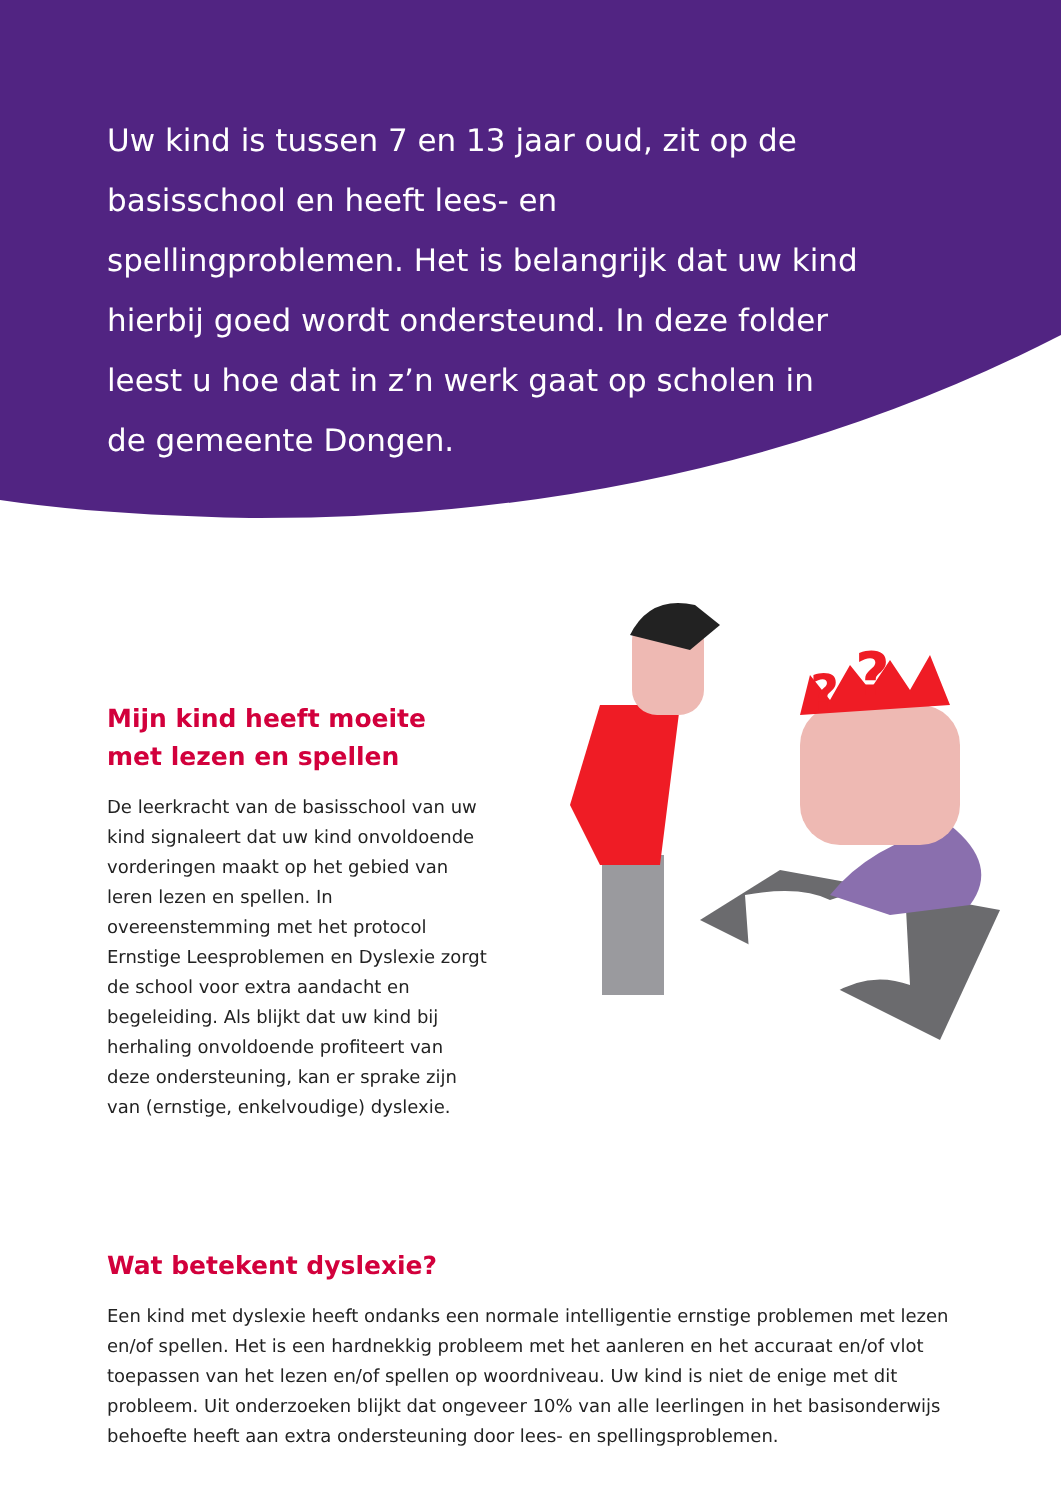?
?
Uw kind is tussen 7 en 13 jaar oud, zit op de basisschool en heeft lees- en spellingproblemen. Het is belangrijk dat uw kind hierbij goed wordt ondersteund. In deze folder leest u hoe dat in z’n werk gaat op scholen in de gemeente Dongen.
Mijn kind heeft moeite
met lezen en spellen
De leerkracht van de basisschool van uw kind signaleert dat uw kind onvoldoende vorderingen maakt op het gebied van leren lezen en spellen. In overeenstemming met het protocol Ernstige Leesproblemen en Dyslexie zorgt de school voor extra aan­dacht en begeleiding. Als blijkt dat uw kind bij herhaling onvoldoende profiteert van deze ondersteuning, kan er sprake zijn van (ernstige, enkelvoudige) dyslexie.
Wat betekent dyslexie?
Een kind met dyslexie heeft ondanks een normale intelligentie ernstige problemen met lezen en/of spellen. Het is een hardnekkig probleem met het aanleren en het accuraat en/of vlot toepassen van het lezen en/of spellen op woordniveau. Uw kind is niet de enige met dit probleem. Uit onderzoeken blijkt dat ongeveer 10% van alle leerlingen in het basisonderwijs behoefte heeft aan extra ondersteuning door lees- en spellingsproblemen.